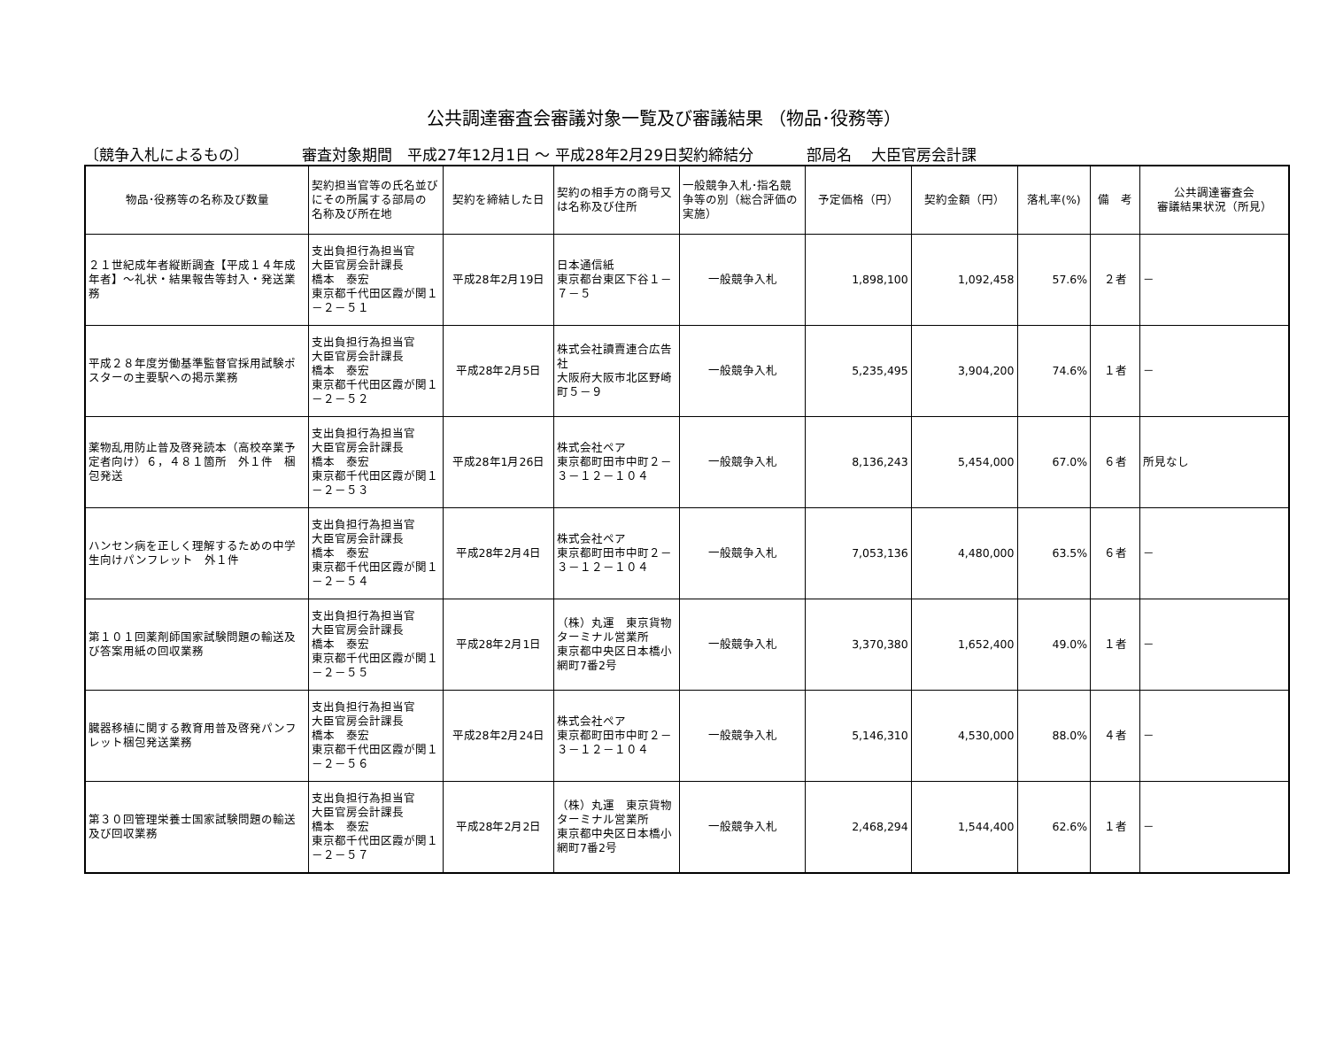公共調達審査会審議対象一覧及び審議結果 （物品･役務等）
〔競争入札によるもの〕 審査対象期間　平成27年12月1日 ～ 平成28年2月29日契約締結分 部局名　 大臣官房会計課
| 物品･役務等の名称及び数量 | 契約担当官等の氏名並びにその所属する部局の 名称及び所在地 | 契約を締結した日 | 契約の相手方の商号又は名称及び住所 | 一般競争入札･指名競争等の別（総合評価の実施） | 予定価格（円） | 契約金額（円） | 落札率(%) | 備 考 | 公共調達審査会 審議結果状況（所見） |
| --- | --- | --- | --- | --- | --- | --- | --- | --- | --- |
| ２１世紀成年者縦断調査【平成１４年成年者】～礼状・結果報告等封入・発送業務 | 支出負担行為担当官 大臣官房会計課長 橋本 泰宏 東京都千代田区霞が関１－２－５１ | 平成28年2月19日 | 日本通信紙 東京都台東区下谷１－７－５ | 一般競争入札 | 1,898,100 | 1,092,458 | 57.6% | ２者 | － |
| 平成２８年度労働基準監督官採用試験ポスターの主要駅への掲示業務 | 支出負担行為担当官 大臣官房会計課長 橋本 泰宏 東京都千代田区霞が関１－２－５２ | 平成28年2月5日 | 株式会社讀賣連合広告社 大阪府大阪市北区野崎町５－９ | 一般競争入札 | 5,235,495 | 3,904,200 | 74.6% | １者 | － |
| 薬物乱用防止普及啓発読本（高校卒業予定者向け）６，４８１箇所 外１件 梱包発送 | 支出負担行為担当官 大臣官房会計課長 橋本 泰宏 東京都千代田区霞が関１－２－５３ | 平成28年1月26日 | 株式会社ペア 東京都町田市中町２－３－１２－１０４ | 一般競争入札 | 8,136,243 | 5,454,000 | 67.0% | ６者 | 所見なし |
| ハンセン病を正しく理解するための中学生向けパンフレット 外１件 | 支出負担行為担当官 大臣官房会計課長 橋本 泰宏 東京都千代田区霞が関１－２－５４ | 平成28年2月4日 | 株式会社ペア 東京都町田市中町２－３－１２－１０４ | 一般競争入札 | 7,053,136 | 4,480,000 | 63.5% | ６者 | － |
| 第１０１回薬剤師国家試験問題の輸送及び答案用紙の回収業務 | 支出負担行為担当官 大臣官房会計課長 橋本 泰宏 東京都千代田区霞が関１－２－５５ | 平成28年2月1日 | （株）丸運 東京貨物ターミナル営業所 東京都中央区日本橋小網町7番2号 | 一般競争入札 | 3,370,380 | 1,652,400 | 49.0% | １者 | － |
| 臓器移植に関する教育用普及啓発パンフレット梱包発送業務 | 支出負担行為担当官 大臣官房会計課長 橋本 泰宏 東京都千代田区霞が関１－２－５６ | 平成28年2月24日 | 株式会社ペア 東京都町田市中町２－３－１２－１０４ | 一般競争入札 | 5,146,310 | 4,530,000 | 88.0% | ４者 | － |
| 第３０回管理栄養士国家試験問題の輸送及び回収業務 | 支出負担行為担当官 大臣官房会計課長 橋本 泰宏 東京都千代田区霞が関１－２－５７ | 平成28年2月2日 | （株）丸運 東京貨物ターミナル営業所 東京都中央区日本橋小網町7番2号 | 一般競争入札 | 2,468,294 | 1,544,400 | 62.6% | １者 | － |